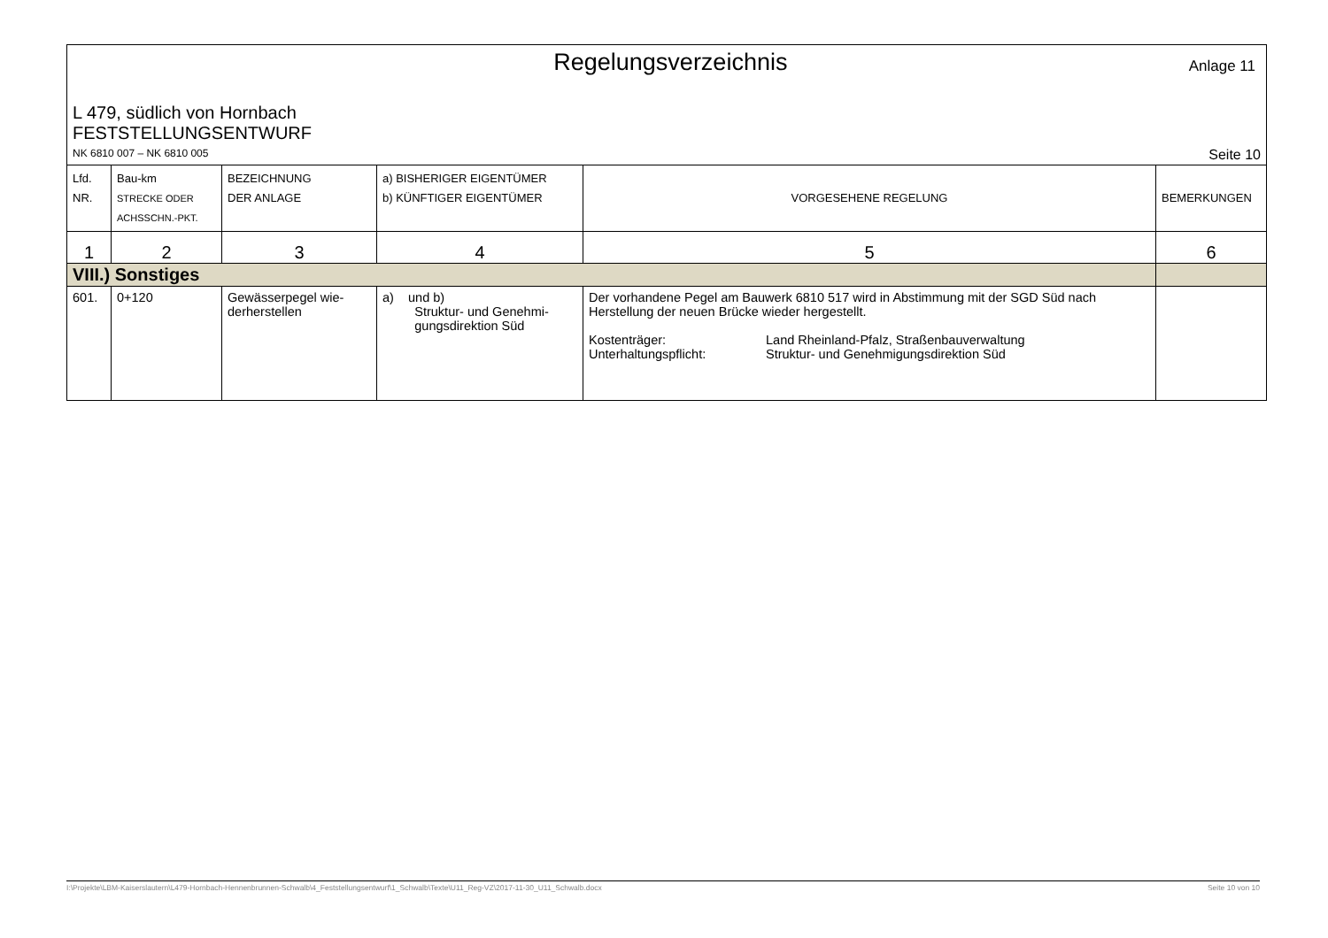Regelungsverzeichnis
Anlage 11
L 479, südlich von Hornbach
FESTSTELLUNGSENTWURF
NK 6810 007 – NK 6810 005 Seite 10
| Lfd. NR. | Bau-km STRECKE ODER ACHSSCHN.-PKT. | BEZEICHNUNG DER ANLAGE | a) BISHERIGER EIGENTÜMER b) KÜNFTIGER EIGENTÜMER | VORGESEHENE REGELUNG | BEMERKUNGEN |
| --- | --- | --- | --- | --- | --- |
| 1 | 2 | 3 | 4 | 5 | 6 |
| VIII.) Sonstiges | | | | | |
| 601. | 0+120 | Gewässerpegel wie- derherstellen | a) und b) Struktur- und Genehmi- gungsdirektion Süd | Der vorhandene Pegel am Bauwerk 6810 517 wird in Abstimmung mit der SGD Süd nach Herstellung der neuen Brücke wieder hergestellt. Kostenträger: Land Rheinland-Pfalz, Straßenbauverwaltung Unterhaltungspflicht: Struktur- und Genehmigungsdirektion Süd | |
I:\Projekte\LBM-Kaiserslautern\L479-Hornbach-Hennenbrunnen-Schwalb\4_Feststellungsentwurf\1_Schwalb\Texte\U11_Reg-VZ\2017-11-30_U11_Schwalb.docx Seite 10 von 10